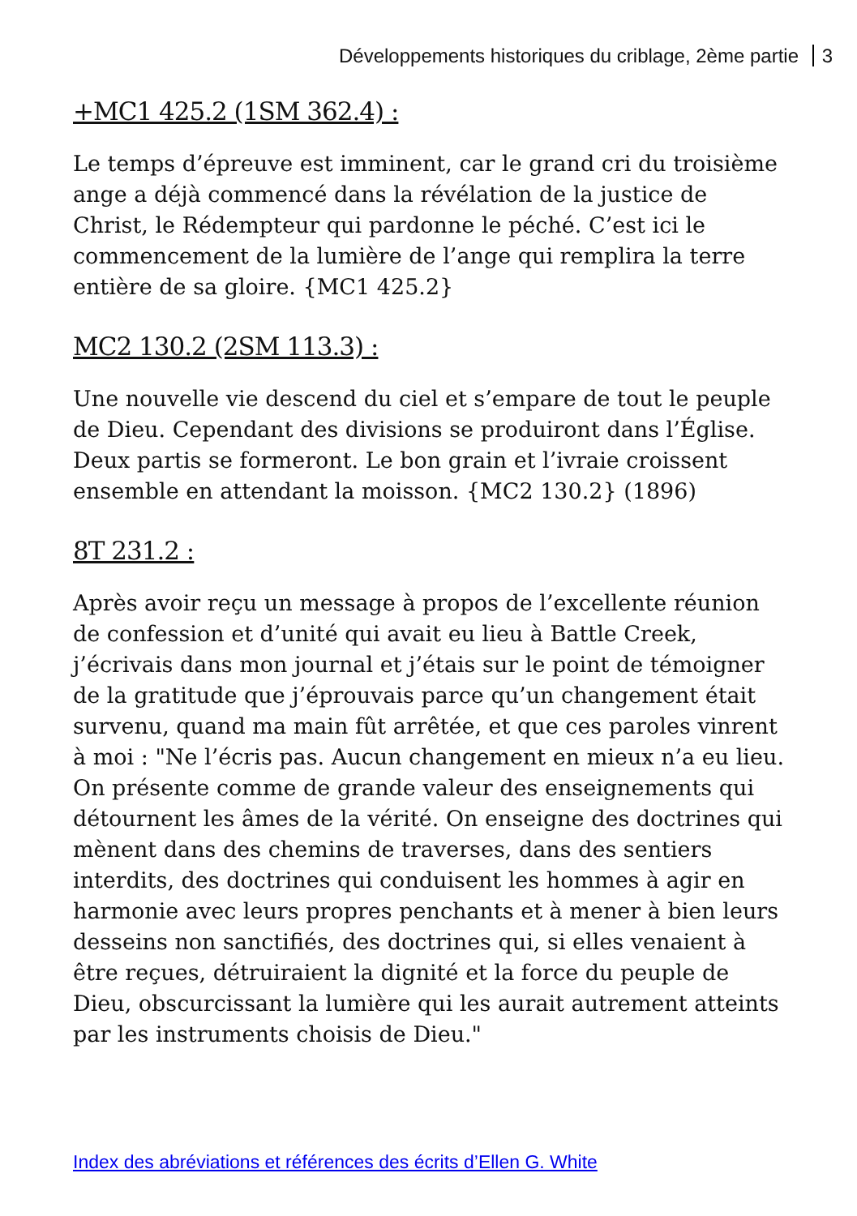Développements historiques du criblage, 2ème partie 3
+MC1 425.2 (1SM 362.4) :
Le temps d’épreuve est imminent, car le grand cri du troisième ange a déjà commencé dans la révélation de la justice de Christ, le Rédempteur qui pardonne le péché. C’est ici le commencement de la lumière de l’ange qui remplira la terre entière de sa gloire. {MC1 425.2}
MC2 130.2 (2SM 113.3) :
Une nouvelle vie descend du ciel et s’empare de tout le peuple de Dieu. Cependant des divisions se produiront dans l’Église. Deux partis se formeront. Le bon grain et l’ivraie croissent ensemble en attendant la moisson. {MC2 130.2} (1896)
8T 231.2 :
Après avoir reçu un message à propos de l’excellente réunion de confession et d’unité qui avait eu lieu à Battle Creek, j’écrivais dans mon journal et j’étais sur le point de témoigner de la gratitude que j’éprouvais parce qu’un changement était survenu, quand ma main fût arrêtée, et que ces paroles vinrent à moi : "Ne l’écris pas. Aucun changement en mieux n’a eu lieu. On présente comme de grande valeur des enseignements qui détournent les âmes de la vérité. On enseigne des doctrines qui mènent dans des chemins de traverses, dans des sentiers interdits, des doctrines qui conduisent les hommes à agir en harmonie avec leurs propres penchants et à mener à bien leurs desseins non sanctifiés, des doctrines qui, si elles venaient à être reçues, détruiraient la dignité et la force du peuple de Dieu, obscurcissant la lumière qui les aurait autrement atteints par les instruments choisis de Dieu."
Index des abréviations et références des écrits d’Ellen G. White